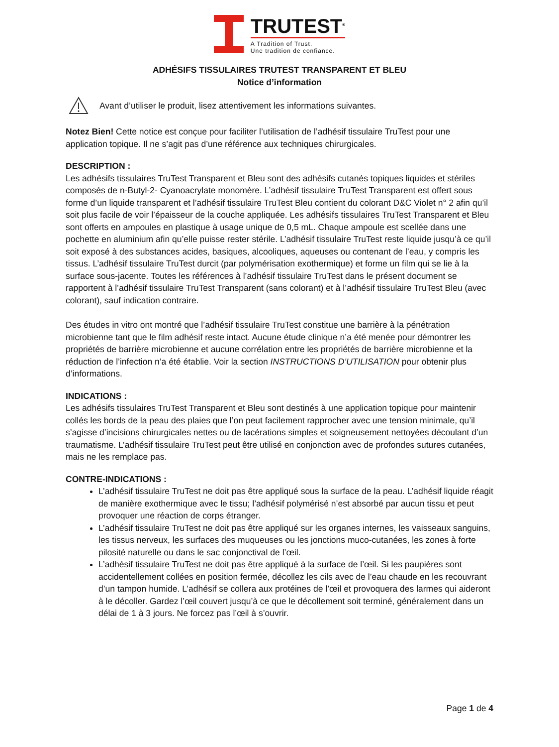TRUTEST<sup>®</sup>
A Tradition of Trust.
Une tradition de confiance.
ADHÉSIFS TISSULAIRES TRUTEST TRANSPARENT ET BLEU
Notice d’information
Avant d’utiliser le produit, lisez attentivement les informations suivantes.
Notez Bien! Cette notice est conçue pour faciliter l’utilisation de l’adhésif tissulaire TruTest pour une application topique. Il ne s’agit pas d’une référence aux techniques chirurgicales.
DESCRIPTION :
Les adhésifs tissulaires TruTest Transparent et Bleu sont des adhésifs cutanés topiques liquides et stériles composés de n-Butyl-2- Cyanoacrylate monomère. L’adhésif tissulaire TruTest Transparent est offert sous forme d’un liquide transparent et l’adhésif tissulaire TruTest Bleu contient du colorant D&C Violet n° 2 afin qu’il soit plus facile de voir l’épaisseur de la couche appliquée. Les adhésifs tissulaires TruTest Transparent et Bleu sont offerts en ampoules en plastique à usage unique de 0,5 mL. Chaque ampoule est scellée dans une pochette en aluminium afin qu’elle puisse rester stérile. L’adhésif tissulaire TruTest reste liquide jusqu’à ce qu’il soit exposé à des substances acides, basiques, alcooliques, aqueuses ou contenant de l’eau, y compris les tissus. L’adhésif tissulaire TruTest durcit (par polymérisation exothermique) et forme un film qui se lie à la surface sous-jacente. Toutes les références à l’adhésif tissulaire TruTest dans le présent document se rapportent à l’adhésif tissulaire TruTest Transparent (sans colorant) et à l’adhésif tissulaire TruTest Bleu (avec colorant), sauf indication contraire.
Des études in vitro ont montré que l’adhésif tissulaire TruTest constitue une barrière à la pénétration microbienne tant que le film adhésif reste intact. Aucune étude clinique n’a été menée pour démontrer les propriétés de barrière microbienne et aucune corrélation entre les propriétés de barrière microbienne et la réduction de l’infection n’a été établie. Voir la section INSTRUCTIONS D’UTILISATION pour obtenir plus d’informations.
INDICATIONS :
Les adhésifs tissulaires TruTest Transparent et Bleu sont destinés à une application topique pour maintenir collés les bords de la peau des plaies que l’on peut facilement rapprocher avec une tension minimale, qu’il s’agisse d’incisions chirurgicales nettes ou de lacérations simples et soigneusement nettoyées découlant d’un traumatisme. L’adhésif tissulaire TruTest peut être utilisé en conjonction avec de profondes sutures cutanées, mais ne les remplace pas.
CONTRE-INDICATIONS :
L’adhésif tissulaire TruTest ne doit pas être appliqué sous la surface de la peau. L’adhésif liquide réagit de manière exothermique avec le tissu; l’adhésif polymérisé n’est absorbé par aucun tissu et peut provoquer une réaction de corps étranger.
L’adhésif tissulaire TruTest ne doit pas être appliqué sur les organes internes, les vaisseaux sanguins, les tissus nerveux, les surfaces des muqueuses ou les jonctions muco-cutanées, les zones à forte pilosité naturelle ou dans le sac conjonctival de l’œil.
L’adhésif tissulaire TruTest ne doit pas être appliqué à la surface de l’œil. Si les paupières sont accidentellement collées en position fermée, décollez les cils avec de l’eau chaude en les recouvrant d’un tampon humide. L’adhésif se collera aux protéines de l’œil et provoquera des larmes qui aideront à le décoller. Gardez l’œil couvert jusqu’à ce que le décollement soit terminé, généralement dans un délai de 1 à 3 jours. Ne forcez pas l’œil à s’ouvrir.
Page 1 de 4